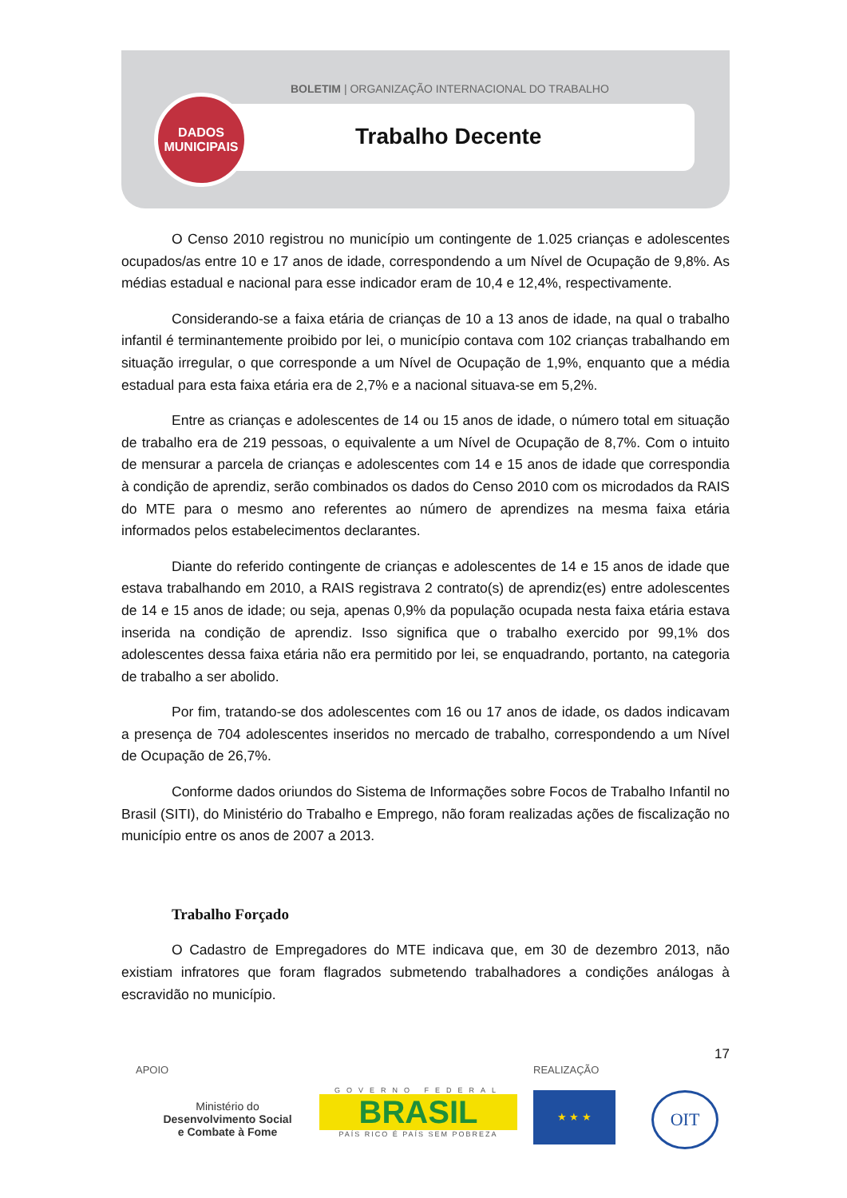BOLETIM | ORGANIZAÇÃO INTERNACIONAL DO TRABALHO
DADOS
MUNICIPAIS
Trabalho Decente
O Censo 2010 registrou no município um contingente de 1.025 crianças e adolescentes ocupados/as entre 10 e 17 anos de idade, correspondendo a um Nível de Ocupação de 9,8%. As médias estadual e nacional para esse indicador eram de 10,4 e 12,4%, respectivamente.
Considerando-se a faixa etária de crianças de 10 a 13 anos de idade, na qual o trabalho infantil é terminantemente proibido por lei, o município contava com 102 crianças trabalhando em situação irregular, o que corresponde a um Nível de Ocupação de 1,9%, enquanto que a média estadual para esta faixa etária era de 2,7% e a nacional situava-se em 5,2%.
Entre as crianças e adolescentes de 14 ou 15 anos de idade, o número total em situação de trabalho era de 219 pessoas, o equivalente a um Nível de Ocupação de 8,7%. Com o intuito de mensurar a parcela de crianças e adolescentes com 14 e 15 anos de idade que correspondia à condição de aprendiz, serão combinados os dados do Censo 2010 com os microdados da RAIS do MTE para o mesmo ano referentes ao número de aprendizes na mesma faixa etária informados pelos estabelecimentos declarantes.
Diante do referido contingente de crianças e adolescentes de 14 e 15 anos de idade que estava trabalhando em 2010, a RAIS registrava 2 contrato(s) de aprendiz(es) entre adolescentes de 14 e 15 anos de idade; ou seja, apenas 0,9% da população ocupada nesta faixa etária estava inserida na condição de aprendiz. Isso significa que o trabalho exercido por 99,1% dos adolescentes dessa faixa etária não era permitido por lei, se enquadrando, portanto, na categoria de trabalho a ser abolido.
Por fim, tratando-se dos adolescentes com 16 ou 17 anos de idade, os dados indicavam a presença de 704 adolescentes inseridos no mercado de trabalho, correspondendo a um Nível de Ocupação de 26,7%.
Conforme dados oriundos do Sistema de Informações sobre Focos de Trabalho Infantil no Brasil (SITI), do Ministério do Trabalho e Emprego, não foram realizadas ações de fiscalização no município entre os anos de 2007 a 2013.
Trabalho Forçado
O Cadastro de Empregadores do MTE indicava que, em 30 de dezembro 2013, não existiam infratores que foram flagrados submetendo trabalhadores a condições análogas à escravidão no município.
17
APOIO
Ministério do
Desenvolvimento Social
e Combate à Fome
GOVERNO FEDERAL
BRASIL
PAÍS RICO É PAÍS SEM POBREZA
REALIZAÇÃO
★ ★ ★
OIT